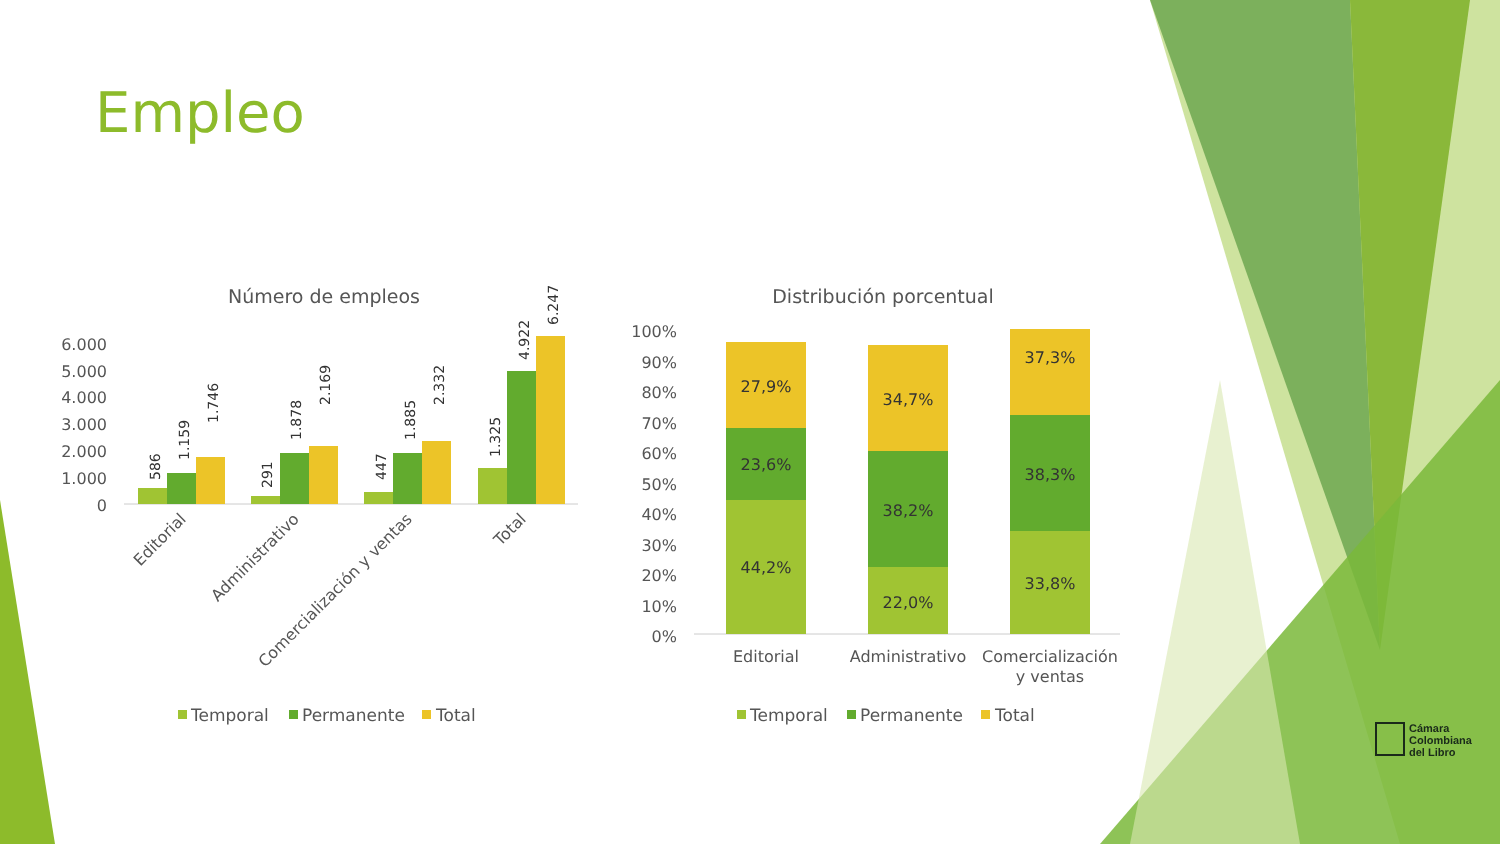Empleo
Número de empleos
6.000
5.000
4.000
3.000
2.000
1.000
0
586
1.159
1.746
291
1.878
2.169
447
1.885
2.332
1.325
4.922
6.247
Editorial
Administrativo
Comercialización y ventas
Total
Temporal
Permanente
Total
Distribución porcentual
100%
90%
80%
70%
60%
50%
40%
30%
20%
10%
0%
44,2%
23,6%
27,9%
22,0%
38,2%
34,7%
33,8%
38,3%
37,3%
Editorial
Administrativo
Comercialización
y ventas
Temporal
Permanente
Total
Cámara
Colombiana
del Libro